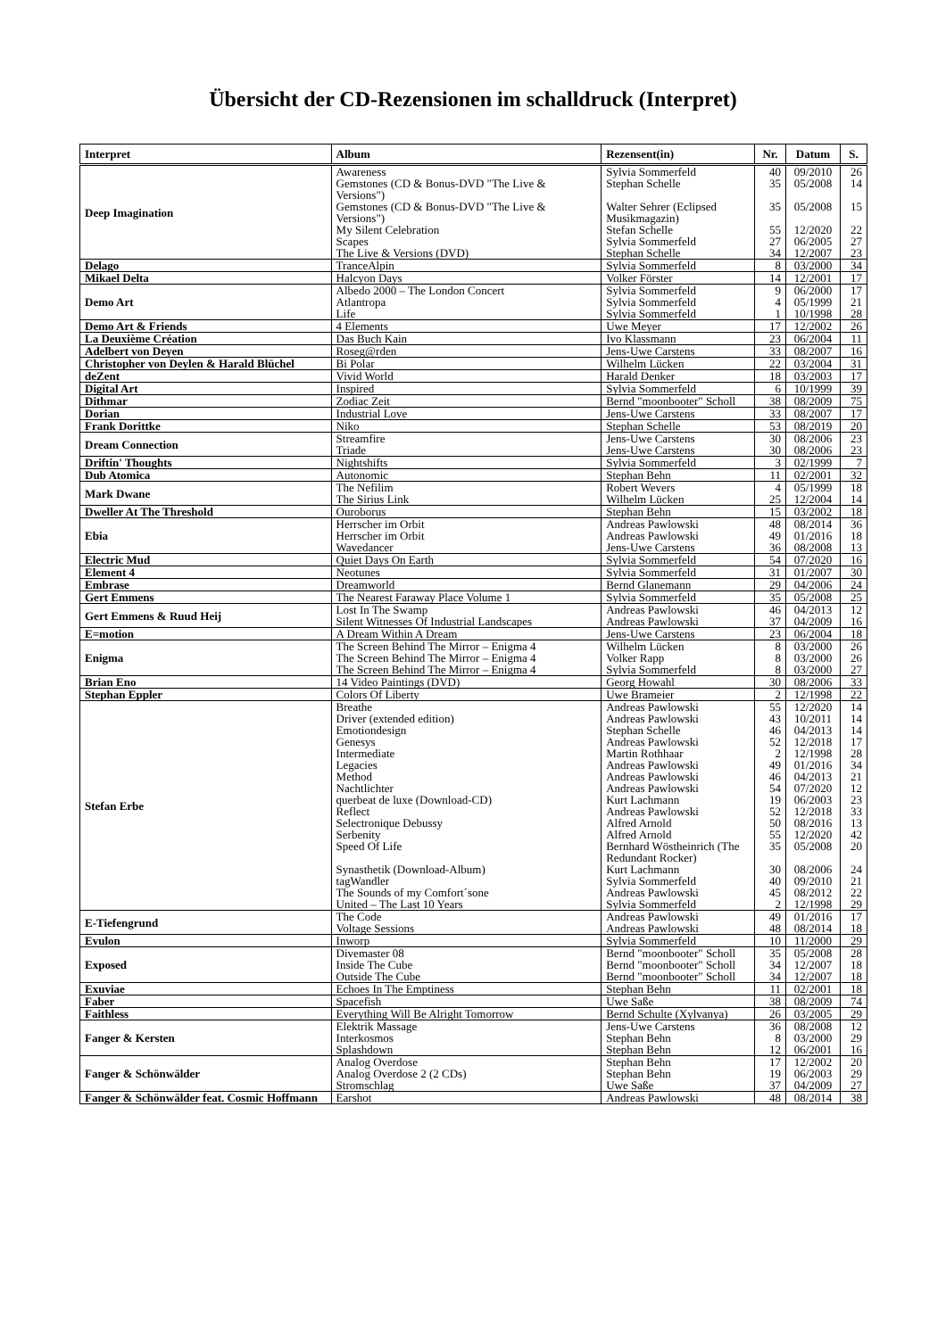Übersicht der CD-Rezensionen im schalldruck (Interpret)
| Interpret | Album | Rezensent(in) | Nr. | Datum | S. |
| --- | --- | --- | --- | --- | --- |
| Deep Imagination | Awareness | Sylvia Sommerfeld | 40 | 09/2010 | 26 |
| | Gemstones (CD & Bonus-DVD "The Live & Versions") | Stephan Schelle | 35 | 05/2008 | 14 |
| | Gemstones (CD & Bonus-DVD "The Live & Versions") | Walter Sehrer (Eclipsed Musikmagazin) | 35 | 05/2008 | 15 |
| | My Silent Celebration | Stefan Schelle | 55 | 12/2020 | 22 |
| | Scapes | Sylvia Sommerfeld | 27 | 06/2005 | 27 |
| | The Live & Versions (DVD) | Stephan Schelle | 34 | 12/2007 | 23 |
| Delago | TranceAlpin | Sylvia Sommerfeld | 8 | 03/2000 | 34 |
| Mikael Delta | Halcyon Days | Volker Förster | 14 | 12/2001 | 17 |
| Demo Art | Albedo 2000 – The London Concert | Sylvia Sommerfeld | 9 | 06/2000 | 17 |
| | Atlantropa | Sylvia Sommerfeld | 4 | 05/1999 | 21 |
| | Life | Sylvia Sommerfeld | 1 | 10/1998 | 28 |
| Demo Art & Friends | 4 Elements | Uwe Meyer | 17 | 12/2002 | 26 |
| La Deuxième Création | Das Buch Kain | Ivo Klassmann | 23 | 06/2004 | 11 |
| Adelbert von Deyen | Roseg@rden | Jens-Uwe Carstens | 33 | 08/2007 | 16 |
| Christopher von Deylen & Harald Blüchel | Bi Polar | Wilhelm Lücken | 22 | 03/2004 | 31 |
| deZent | Vivid World | Harald Denker | 18 | 03/2003 | 17 |
| Digital Art | Inspired | Sylvia Sommerfeld | 6 | 10/1999 | 39 |
| Dithmar | Zodiac Zeit | Bernd "moonbooter" Scholl | 38 | 08/2009 | 75 |
| Dorian | Industrial Love | Jens-Uwe Carstens | 33 | 08/2007 | 17 |
| Frank Dorittke | Niko | Stephan Schelle | 53 | 08/2019 | 20 |
| Dream Connection | Streamfire | Jens-Uwe Carstens | 30 | 08/2006 | 23 |
| | Triade | Jens-Uwe Carstens | 30 | 08/2006 | 23 |
| Driftin' Thoughts | Nightshifts | Sylvia Sommerfeld | 3 | 02/1999 | 7 |
| Dub Atomica | Autonomic | Stephan Behn | 11 | 02/2001 | 32 |
| Mark Dwane | The Nefilim | Robert Wevers | 4 | 05/1999 | 18 |
| | The Sirius Link | Wilhelm Lücken | 25 | 12/2004 | 14 |
| Dweller At The Threshold | Ouroborus | Stephan Behn | 15 | 03/2002 | 18 |
| Ebia | Herrscher im Orbit | Andreas Pawlowski | 48 | 08/2014 | 36 |
| | Herrscher im Orbit | Andreas Pawlowski | 49 | 01/2016 | 18 |
| | Wavedancer | Jens-Uwe Carstens | 36 | 08/2008 | 13 |
| Electric Mud | Quiet Days On Earth | Sylvia Sommerfeld | 54 | 07/2020 | 16 |
| Element 4 | Neotunes | Sylvia Sommerfeld | 31 | 01/2007 | 30 |
| Embrase | Dreamworld | Bernd Glanemann | 29 | 04/2006 | 24 |
| Gert Emmens | The Nearest Faraway Place Volume 1 | Sylvia Sommerfeld | 35 | 05/2008 | 25 |
| Gert Emmens & Ruud Heij | Lost In The Swamp | Andreas Pawlowski | 46 | 04/2013 | 12 |
| | Silent Witnesses Of Industrial Landscapes | Andreas Pawlowski | 37 | 04/2009 | 16 |
| E=motion | A Dream Within A Dream | Jens-Uwe Carstens | 23 | 06/2004 | 18 |
| Enigma | The Screen Behind The Mirror – Enigma 4 | Wilhelm Lücken | 8 | 03/2000 | 26 |
| | The Screen Behind The Mirror – Enigma 4 | Volker Rapp | 8 | 03/2000 | 26 |
| | The Screen Behind The Mirror – Enigma 4 | Sylvia Sommerfeld | 8 | 03/2000 | 27 |
| Brian Eno | 14 Video Paintings (DVD) | Georg Howahl | 30 | 08/2006 | 33 |
| Stephan Eppler | Colors Of Liberty | Uwe Brameier | 2 | 12/1998 | 22 |
| Stefan Erbe | Breathe | Andreas Pawlowski | 55 | 12/2020 | 14 |
| | Driver (extended edition) | Andreas Pawlowski | 43 | 10/2011 | 14 |
| | Emotiondesign | Stephan Schelle | 46 | 04/2013 | 14 |
| | Genesys | Andreas Pawlowski | 52 | 12/2018 | 17 |
| | Intermediate | Martin Rothhaar | 2 | 12/1998 | 28 |
| | Legacies | Andreas Pawlowski | 49 | 01/2016 | 34 |
| | Method | Andreas Pawlowski | 46 | 04/2013 | 21 |
| | Nachtlichter | Andreas Pawlowski | 54 | 07/2020 | 12 |
| | querbeat de luxe (Download-CD) | Kurt Lachmann | 19 | 06/2003 | 23 |
| | Reflect | Andreas Pawlowski | 52 | 12/2018 | 33 |
| | Selectronique Debussy | Alfred Arnold | 50 | 08/2016 | 13 |
| | Serbenity | Alfred Arnold | 55 | 12/2020 | 42 |
| | Speed Of Life | Bernhard Wöstheinrich (The Redundant Rocker) | 35 | 05/2008 | 20 |
| | Synasthetik (Download-Album) | Kurt Lachmann | 30 | 08/2006 | 24 |
| | tagWandler | Sylvia Sommerfeld | 40 | 09/2010 | 21 |
| | The Sounds of my Comfort´sone | Andreas Pawlowski | 45 | 08/2012 | 22 |
| | United – The Last 10 Years | Sylvia Sommerfeld | 2 | 12/1998 | 29 |
| E-Tiefengrund | The Code | Andreas Pawlowski | 49 | 01/2016 | 17 |
| | Voltage Sessions | Andreas Pawlowski | 48 | 08/2014 | 18 |
| Evulon | Inworp | Sylvia Sommerfeld | 10 | 11/2000 | 29 |
| Exposed | Divemaster 08 | Bernd "moonbooter" Scholl | 35 | 05/2008 | 28 |
| | Inside The Cube | Bernd "moonbooter" Scholl | 34 | 12/2007 | 18 |
| | Outside The Cube | Bernd "moonbooter" Scholl | 34 | 12/2007 | 18 |
| Exuviae | Echoes In The Emptiness | Stephan Behn | 11 | 02/2001 | 18 |
| Faber | Spacefish | Uwe Saße | 38 | 08/2009 | 74 |
| Faithless | Everything Will Be Alright Tomorrow | Bernd Schulte (Xylvanya) | 26 | 03/2005 | 29 |
| Fanger & Kersten | Elektrik Massage | Jens-Uwe Carstens | 36 | 08/2008 | 12 |
| | Interkosmos | Stephan Behn | 8 | 03/2000 | 29 |
| | Splashdown | Stephan Behn | 12 | 06/2001 | 16 |
| Fanger & Schönwälder | Analog Overdose | Stephan Behn | 17 | 12/2002 | 20 |
| | Analog Overdose 2 (2 CDs) | Stephan Behn | 19 | 06/2003 | 29 |
| | Stromschlag | Uwe Saße | 37 | 04/2009 | 27 |
| Fanger & Schönwälder feat. Cosmic Hoffmann | Earshot | Andreas Pawlowski | 48 | 08/2014 | 38 |